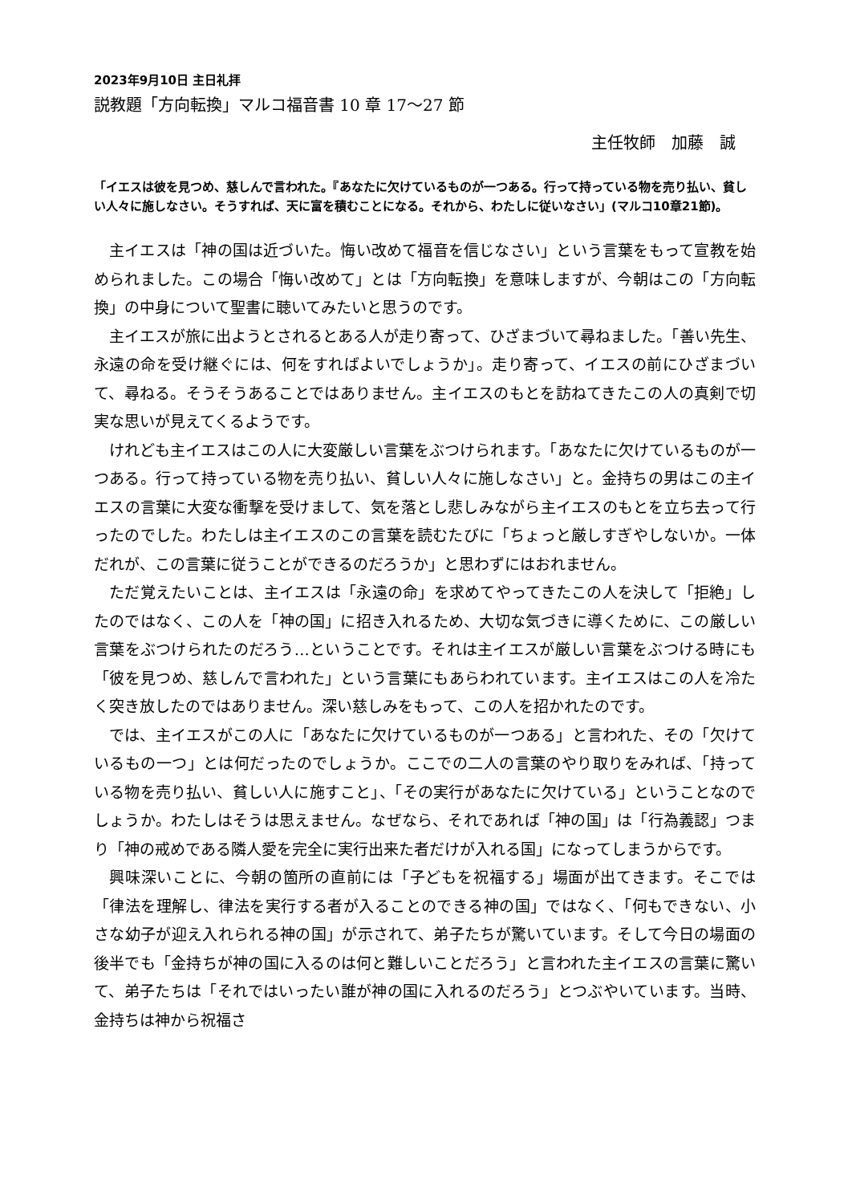2023年9月10日 主日礼拝
説教題「方向転換」マルコ福音書 10 章 17〜27 節
主任牧師　加藤　誠
「イエスは彼を見つめ、慈しんで言われた。『あなたに欠けているものが一つある。行って持っている物を売り払い、貧しい人々に施しなさい。そうすれば、天に富を積むことになる。それから、わたしに従いなさい」(マルコ10章21節)。
主イエスは「神の国は近づいた。悔い改めて福音を信じなさい」という言葉をもって宣教を始められました。この場合「悔い改めて」とは「方向転換」を意味しますが、今朝はこの「方向転換」の中身について聖書に聴いてみたいと思うのです。
主イエスが旅に出ようとされるとある人が走り寄って、ひざまづいて尋ねました。「善い先生、永遠の命を受け継ぐには、何をすればよいでしょうか」。走り寄って、イエスの前にひざまづいて、尋ねる。そうそうあることではありません。主イエスのもとを訪ねてきたこの人の真剣で切実な思いが見えてくるようです。
けれども主イエスはこの人に大変厳しい言葉をぶつけられます。「あなたに欠けているものが一つある。行って持っている物を売り払い、貧しい人々に施しなさい」と。金持ちの男はこの主イエスの言葉に大変な衝撃を受けまして、気を落とし悲しみながら主イエスのもとを立ち去って行ったのでした。わたしは主イエスのこの言葉を読むたびに「ちょっと厳しすぎやしないか。一体だれが、この言葉に従うことができるのだろうか」と思わずにはおれません。
ただ覚えたいことは、主イエスは「永遠の命」を求めてやってきたこの人を決して「拒絶」したのではなく、この人を「神の国」に招き入れるため、大切な気づきに導くために、この厳しい言葉をぶつけられたのだろう…ということです。それは主イエスが厳しい言葉をぶつける時にも「彼を見つめ、慈しんで言われた」という言葉にもあらわれています。主イエスはこの人を冷たく突き放したのではありません。深い慈しみをもって、この人を招かれたのです。
では、主イエスがこの人に「あなたに欠けているものが一つある」と言われた、その「欠けているもの一つ」とは何だったのでしょうか。ここでの二人の言葉のやり取りをみれば、「持っている物を売り払い、貧しい人に施すこと」、「その実行があなたに欠けている」ということなのでしょうか。わたしはそうは思えません。なぜなら、それであれば「神の国」は「行為義認」つまり「神の戒めである隣人愛を完全に実行出来た者だけが入れる国」になってしまうからです。
興味深いことに、今朝の箇所の直前には「子どもを祝福する」場面が出てきます。そこでは「律法を理解し、律法を実行する者が入ることのできる神の国」ではなく、「何もできない、小さな幼子が迎え入れられる神の国」が示されて、弟子たちが驚いています。そして今日の場面の後半でも「金持ちが神の国に入るのは何と難しいことだろう」と言われた主イエスの言葉に驚いて、弟子たちは「それではいったい誰が神の国に入れるのだろう」とつぶやいています。当時、金持ちは神から祝福さ